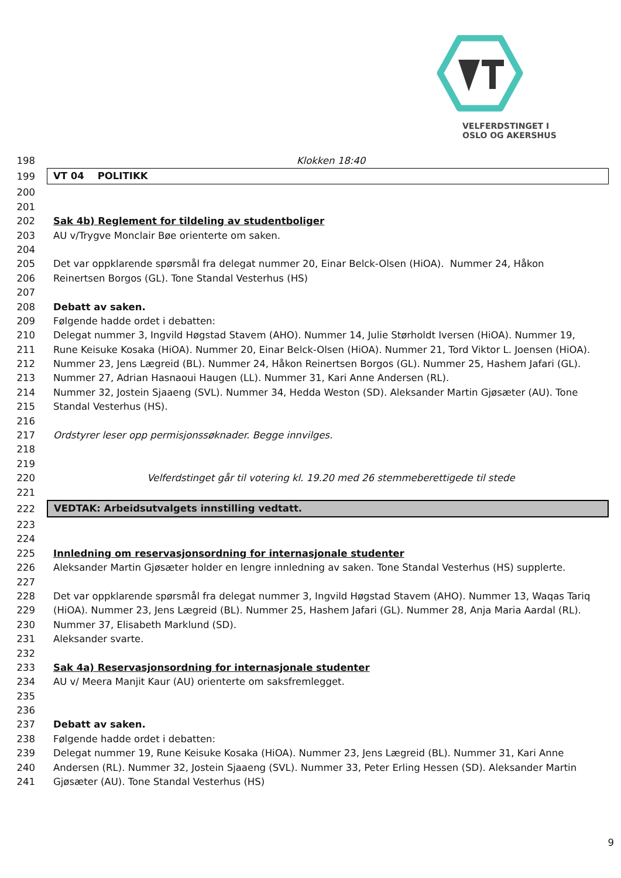VELFERDSTINGET I
OSLO OG AKERSHUS
198 Klokken 18:40
199 VT 04 POLITIKK
200
201
202 Sak 4b) Reglement for tildeling av studentboliger
203 AU v/Trygve Monclair Bøe orienterte om saken.
204
205 Det var oppklarende spørsmål fra delegat nummer 20, Einar Belck-Olsen (HiOA). Nummer 24, Håkon
206 Reinertsen Borgos (GL). Tone Standal Vesterhus (HS)
207
208 Debatt av saken.
209 Følgende hadde ordet i debatten:
210 Delegat nummer 3, Ingvild Høgstad Stavem (AHO). Nummer 14, Julie Størholdt Iversen (HiOA). Nummer 19,
211 Rune Keisuke Kosaka (HiOA). Nummer 20, Einar Belck-Olsen (HiOA). Nummer 21, Tord Viktor L. Joensen (HiOA).
212 Nummer 23, Jens Lægreid (BL). Nummer 24, Håkon Reinertsen Borgos (GL). Nummer 25, Hashem Jafari (GL).
213 Nummer 27, Adrian Hasnaoui Haugen (LL). Nummer 31, Kari Anne Andersen (RL).
214 Nummer 32, Jostein Sjaaeng (SVL). Nummer 34, Hedda Weston (SD). Aleksander Martin Gjøsæter (AU). Tone
215 Standal Vesterhus (HS).
216
217 Ordstyrer leser opp permisjonssøknader. Begge innvilges.
218
219
220 Velferdstinget går til votering kl. 19.20 med 26 stemmeberettigede til stede
221
222 VEDTAK: Arbeidsutvalgets innstilling vedtatt.
223
224
225 Innledning om reservasjonsordning for internasjonale studenter
226 Aleksander Martin Gjøsæter holder en lengre innledning av saken. Tone Standal Vesterhus (HS) supplerte.
227
228 Det var oppklarende spørsmål fra delegat nummer 3, Ingvild Høgstad Stavem (AHO). Nummer 13, Waqas Tariq
229 (HiOA). Nummer 23, Jens Lægreid (BL). Nummer 25, Hashem Jafari (GL). Nummer 28, Anja Maria Aardal (RL).
230 Nummer 37, Elisabeth Marklund (SD).
231 Aleksander svarte.
232
233 Sak 4a) Reservasjonsordning for internasjonale studenter
234 AU v/ Meera Manjit Kaur (AU) orienterte om saksfremlegget.
235
236
237 Debatt av saken.
238 Følgende hadde ordet i debatten:
239 Delegat nummer 19, Rune Keisuke Kosaka (HiOA). Nummer 23, Jens Lægreid (BL). Nummer 31, Kari Anne
240 Andersen (RL). Nummer 32, Jostein Sjaaeng (SVL). Nummer 33, Peter Erling Hessen (SD). Aleksander Martin
241 Gjøsæter (AU). Tone Standal Vesterhus (HS)
9